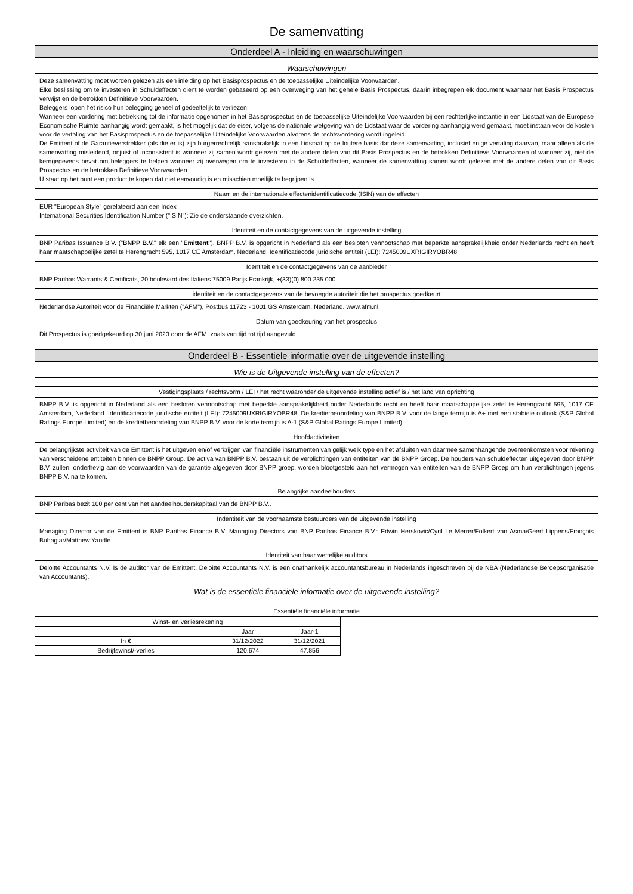De samenvatting
Onderdeel A - Inleiding en waarschuwingen
Waarschuwingen
Deze samenvatting moet worden gelezen als een inleiding op het Basisprospectus en de toepasselijke Uiteindelijke Voorwaarden.
Elke beslissing om te investeren in Schuldeffecten dient te worden gebaseerd op een overweging van het gehele Basis Prospectus, daarin inbegrepen elk document waarnaar het Basis Prospectus verwijst en de betrokken Definitieve Voorwaarden.
Beleggers lopen het risico hun belegging geheel of gedeeltelijk te verliezen.
Wanneer een vordering met betrekking tot de informatie opgenomen in het Basisprospectus en de toepasselijke Uiteindelijke Voorwaarden bij een rechterlijke instantie in een Lidstaat van de Europese Economische Ruimte aanhangig wordt gemaakt, is het mogelijk dat de eiser, volgens de nationale wetgeving van de Lidstaat waar de vordering aanhangig werd gemaakt, moet instaan voor de kosten voor de vertaling van het Basisprospectus en de toepasselijke Uiteindelijke Voorwaarden alvorens de rechtsvordering wordt ingeleid.
De Emittent of de Garantieverstrekker (als die er is) zijn burgerrechtelijk aansprakelijk in een Lidstaat op de loutere basis dat deze samenvatting, inclusief enige vertaling daarvan, maar alleen als de samenvatting misleidend, onjuist of inconsistent is wanneer zij samen wordt gelezen met de andere delen van dit Basis Prospectus en de betrokken Definitieve Voorwaarden of wanneer zij, niet de kerngegevens bevat om beleggers te helpen wanneer zij overwegen om te investeren in de Schuldeffecten, wanneer de samenvatting samen wordt gelezen met de andere delen van dit Basis Prospectus en de betrokken Definitieve Voorwaarden.
U staat op het punt een product te kopen dat niet eenvoudig is en misschien moeilijk te begrijpen is.
Naam en de internationale effectenidentificatiecode (ISIN) van de effecten
EUR "European Style" gerelateerd aan een Index
International Securities Identification Number ("ISIN"): Zie de onderstaande overzichten.
Identiteit en de contactgegevens van de uitgevende instelling
BNP Paribas Issuance B.V. ("BNPP B.V." elk een "Emittent"). BNPP B.V. is opgericht in Nederland als een besloten vennootschap met beperkte aansprakelijkheid onder Nederlands recht en heeft haar maatschappelijke zetel te Herengracht 595, 1017 CE Amsterdam, Nederland. Identificatiecode juridische entiteit (LEI): 7245009UXRIGIRYOBR48
Identiteit en de contactgegevens van de aanbieder
BNP Paribas Warrants & Certificats, 20 boulevard des Italiens 75009 Parijs Frankrijk, +(33)(0) 800 235 000.
identiteit en de contactgegevens van de bevoegde autoriteit die het prospectus goedkeurt
Nederlandse Autoriteit voor de Financiële Markten ("AFM"), Postbus 11723 - 1001 GS Amsterdam, Nederland. www.afm.nl
Datum van goedkeuring van het prospectus
Dit Prospectus is goedgekeurd op 30 juni 2023 door de AFM, zoals van tijd tot tijd aangevuld.
Onderdeel B - Essentiële informatie over de uitgevende instelling
Wie is de Uitgevende instelling van de effecten?
Vestigingsplaats / rechtsvorm / LEI / het recht waaronder de uitgevende instelling actief is / het land van oprichting
BNPP B.V. is opgericht in Nederland als een besloten vennootschap met beperkte aansprakelijkheid onder Nederlands recht en heeft haar maatschappelijke zetel te Herengracht 595, 1017 CE Amsterdam, Nederland. Identificatiecode juridische entiteit (LEI): 7245009UXRIGIRYOBR48. De kredietbeoordeling van BNPP B.V. voor de lange termijn is A+ met een stabiele outlook (S&P Global Ratings Europe Limited) en de kredietbeoordeling van BNPP B.V. voor de korte termijn is A-1 (S&P Global Ratings Europe Limited).
Hoofdactiviteiten
De belangrijkste activiteit van de Emittent is het uitgeven en/of verkrijgen van financiële instrumenten van gelijk welk type en het afsluiten van daarmee samenhangende overeenkomsten voor rekening van verscheidene entiteiten binnen de BNPP Group. De activa van BNPP B.V. bestaan uit de verplichtingen van entiteiten van de BNPP Groep. De houders van schuldeffecten uitgegeven door BNPP B.V. zullen, onderhevig aan de voorwaarden van de garantie afgegeven door BNPP groep, worden blootgesteld aan het vermogen van entiteiten van de BNPP Groep om hun verplichtingen jegens BNPP B.V. na te komen.
Belangrijke aandeelhouders
BNP Paribas bezit 100 per cent van het aandeelhouderskapitaal van de BNPP B.V..
Indentiteit van de voornaamste bestuurders van de uitgevende instelling
Managing Director van de Emittent is BNP Paribas Finance B.V. Managing Directors van BNP Paribas Finance B.V.: Edwin Herskovic/Cyril Le Merrer/Folkert van Asma/Geert Lippens/François Buhagiar/Matthew Yandle.
Identiteit van haar wettelijke auditors
Deloitte Accountants N.V. Is de auditor van de Emittent. Deloitte Accountants N.V. is een onafhankelijk accountantsbureau in Nederlands ingeschreven bij de NBA (Nederlandse Beroepsorganisatie van Accountants).
Wat is de essentiële financiële informatie over de uitgevende instelling?
Essentiële financiële informatie
| Winst- en verliesrekening | | |
| | Jaar | Jaar-1 |
| In € | 31/12/2022 | 31/12/2021 |
| Bedrijfswinst/-verlies | 120.674 | 47.856 |